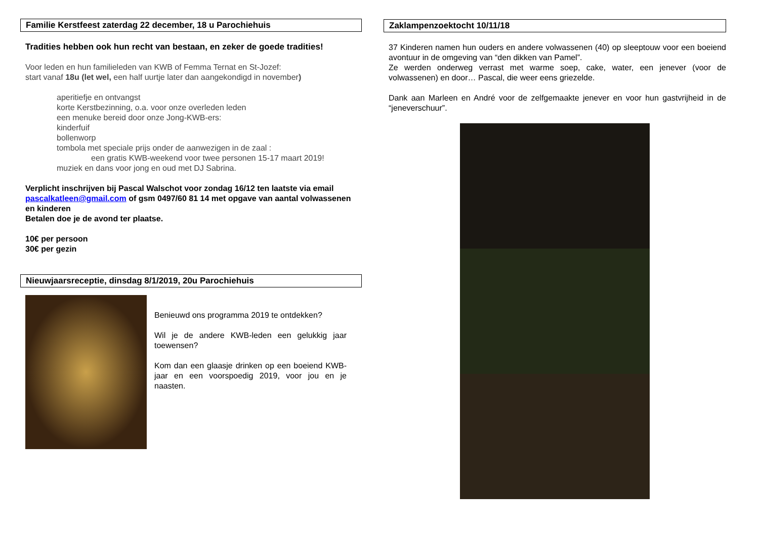Familie Kerstfeest zaterdag 22 december, 18 u Parochiehuis
Tradities hebben ook hun recht van bestaan, en zeker de goede tradities!
Voor leden en hun familieleden van KWB of Femma Ternat en St-Jozef:
start vanaf 18u (let wel, een half uurtje later dan aangekondigd in november)
aperitiefje en ontvangst
korte Kerstbezinning, o.a. voor onze overleden leden
een menuke bereid door onze Jong-KWB-ers:
kinderfuif
bollenworp
tombola met speciale prijs onder de aanwezigen in de zaal :
een gratis KWB-weekend voor twee personen 15-17 maart 2019!
muziek en dans voor jong en oud met DJ Sabrina.
Verplicht inschrijven bij Pascal Walschot voor zondag 16/12 ten laatste via email pascalkatleen@gmail.com of gsm 0497/60 81 14 met opgave van aantal volwassenen en kinderen
Betalen doe je de avond ter plaatse.
10€ per persoon
30€ per gezin
Nieuwjaarsreceptie, dinsdag 8/1/2019, 20u Parochiehuis
Benieuwd ons programma 2019 te ontdekken?
Wil je de andere KWB-leden een gelukkig jaar toewensen?
Kom dan een glaasje drinken op een boeiend KWB-jaar en een voorspoedig 2019, voor jou en je naasten.
Zaklampenzoektocht 10/11/18
37 Kinderen namen hun ouders en andere volwassenen (40) op sleeptouw voor een boeiend avontuur in de omgeving van “den dikken van Pamel”.
Ze werden onderweg verrast met warme soep, cake, water, een jenever (voor de volwassenen) en door… Pascal, die weer eens griezelde.
Dank aan Marleen en André voor de zelfgemaakte jenever en voor hun gastvrijheid in de “jeneverschuur”.